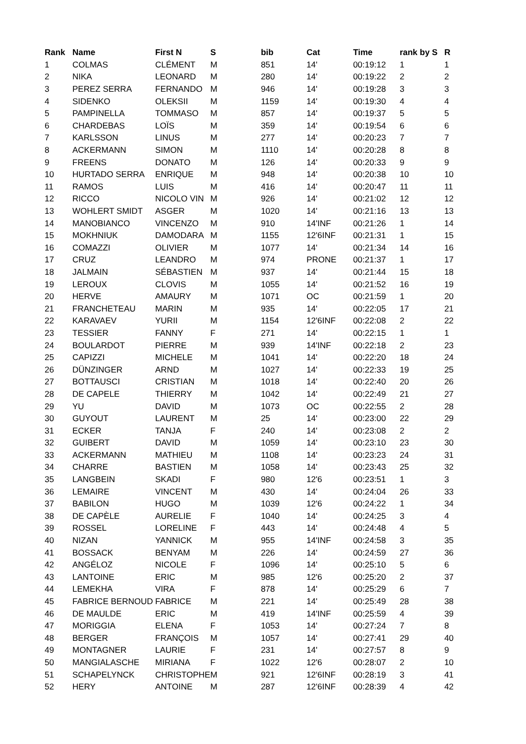| Rank | Name | First N | S | bib | Cat | Time | rank by S | R |
| --- | --- | --- | --- | --- | --- | --- | --- | --- |
| 1 | COLMAS | CLÉMENT | M | 851 | 14' | 00:19:12 | 1 | 1 |
| 2 | NIKA | LEONARD | M | 280 | 14' | 00:19:22 | 2 | 2 |
| 3 | PEREZ SERRA | FERNANDO | M | 946 | 14' | 00:19:28 | 3 | 3 |
| 4 | SIDENKO | OLEKSII | M | 1159 | 14' | 00:19:30 | 4 | 4 |
| 5 | PAMPINELLA | TOMMASO | M | 857 | 14' | 00:19:37 | 5 | 5 |
| 6 | CHARDEBAS | LOÏS | M | 359 | 14' | 00:19:54 | 6 | 6 |
| 7 | KARLSSON | LINUS | M | 277 | 14' | 00:20:23 | 7 | 7 |
| 8 | ACKERMANN | SIMON | M | 1110 | 14' | 00:20:28 | 8 | 8 |
| 9 | FREENS | DONATO | M | 126 | 14' | 00:20:33 | 9 | 9 |
| 10 | HURTADO SERRA | ENRIQUE | M | 948 | 14' | 00:20:38 | 10 | 10 |
| 11 | RAMOS | LUIS | M | 416 | 14' | 00:20:47 | 11 | 11 |
| 12 | RICCO | NICOLO VIN | M | 926 | 14' | 00:21:02 | 12 | 12 |
| 13 | WOHLERT SMIDT | ASGER | M | 1020 | 14' | 00:21:16 | 13 | 13 |
| 14 | MANOBIANCO | VINCENZO | M | 910 | 14'INF | 00:21:26 | 1 | 14 |
| 15 | MOKHNIUK | DAMODARA | M | 1155 | 12'6INF | 00:21:31 | 1 | 15 |
| 16 | COMAZZI | OLIVIER | M | 1077 | 14' | 00:21:34 | 14 | 16 |
| 17 | CRUZ | LEANDRO | M | 974 | PRONE | 00:21:37 | 1 | 17 |
| 18 | JALMAIN | SÉBASTIEN | M | 937 | 14' | 00:21:44 | 15 | 18 |
| 19 | LEROUX | CLOVIS | M | 1055 | 14' | 00:21:52 | 16 | 19 |
| 20 | HERVE | AMAURY | M | 1071 | OC | 00:21:59 | 1 | 20 |
| 21 | FRANCHETEAU | MARIN | M | 935 | 14' | 00:22:05 | 17 | 21 |
| 22 | KARAVAEV | YURII | M | 1154 | 12'6INF | 00:22:08 | 2 | 22 |
| 23 | TESSIER | FANNY | F | 271 | 14' | 00:22:15 | 1 | 1 |
| 24 | BOULARDOT | PIERRE | M | 939 | 14'INF | 00:22:18 | 2 | 23 |
| 25 | CAPIZZI | MICHELE | M | 1041 | 14' | 00:22:20 | 18 | 24 |
| 26 | DÜNZINGER | ARND | M | 1027 | 14' | 00:22:33 | 19 | 25 |
| 27 | BOTTAUSCI | CRISTIAN | M | 1018 | 14' | 00:22:40 | 20 | 26 |
| 28 | DE CAPELE | THIERRY | M | 1042 | 14' | 00:22:49 | 21 | 27 |
| 29 | YU | DAVID | M | 1073 | OC | 00:22:55 | 2 | 28 |
| 30 | GUYOUT | LAURENT | M | 25 | 14' | 00:23:00 | 22 | 29 |
| 31 | ECKER | TANJA | F | 240 | 14' | 00:23:08 | 2 | 2 |
| 32 | GUIBERT | DAVID | M | 1059 | 14' | 00:23:10 | 23 | 30 |
| 33 | ACKERMANN | MATHIEU | M | 1108 | 14' | 00:23:23 | 24 | 31 |
| 34 | CHARRE | BASTIEN | M | 1058 | 14' | 00:23:43 | 25 | 32 |
| 35 | LANGBEIN | SKADI | F | 980 | 12'6 | 00:23:51 | 1 | 3 |
| 36 | LEMAIRE | VINCENT | M | 430 | 14' | 00:24:04 | 26 | 33 |
| 37 | BABILON | HUGO | M | 1039 | 12'6 | 00:24:22 | 1 | 34 |
| 38 | DE CAPÈLE | AURELIE | F | 1040 | 14' | 00:24:25 | 3 | 4 |
| 39 | ROSSEL | LORELINE | F | 443 | 14' | 00:24:48 | 4 | 5 |
| 40 | NIZAN | YANNICK | M | 955 | 14'INF | 00:24:58 | 3 | 35 |
| 41 | BOSSACK | BENYAM | M | 226 | 14' | 00:24:59 | 27 | 36 |
| 42 | ANGÉLOZ | NICOLE | F | 1096 | 14' | 00:25:10 | 5 | 6 |
| 43 | LANTOINE | ERIC | M | 985 | 12'6 | 00:25:20 | 2 | 37 |
| 44 | LEMEKHA | VIRA | F | 878 | 14' | 00:25:29 | 6 | 7 |
| 45 | FABRICE BERNOUD | FABRICE | M | 221 | 14' | 00:25:49 | 28 | 38 |
| 46 | DE MAULDE | ERIC | M | 419 | 14'INF | 00:25:59 | 4 | 39 |
| 47 | MORIGGIA | ELENA | F | 1053 | 14' | 00:27:24 | 7 | 8 |
| 48 | BERGER | FRANÇOIS | M | 1057 | 14' | 00:27:41 | 29 | 40 |
| 49 | MONTAGNER | LAURIE | F | 231 | 14' | 00:27:57 | 8 | 9 |
| 50 | MANGIALASCHE | MIRIANA | F | 1022 | 12'6 | 00:28:07 | 2 | 10 |
| 51 | SCHAPELYNCK | CHRISTOPHE | M | 921 | 12'6INF | 00:28:19 | 3 | 41 |
| 52 | HERY | ANTOINE | M | 287 | 12'6INF | 00:28:39 | 4 | 42 |